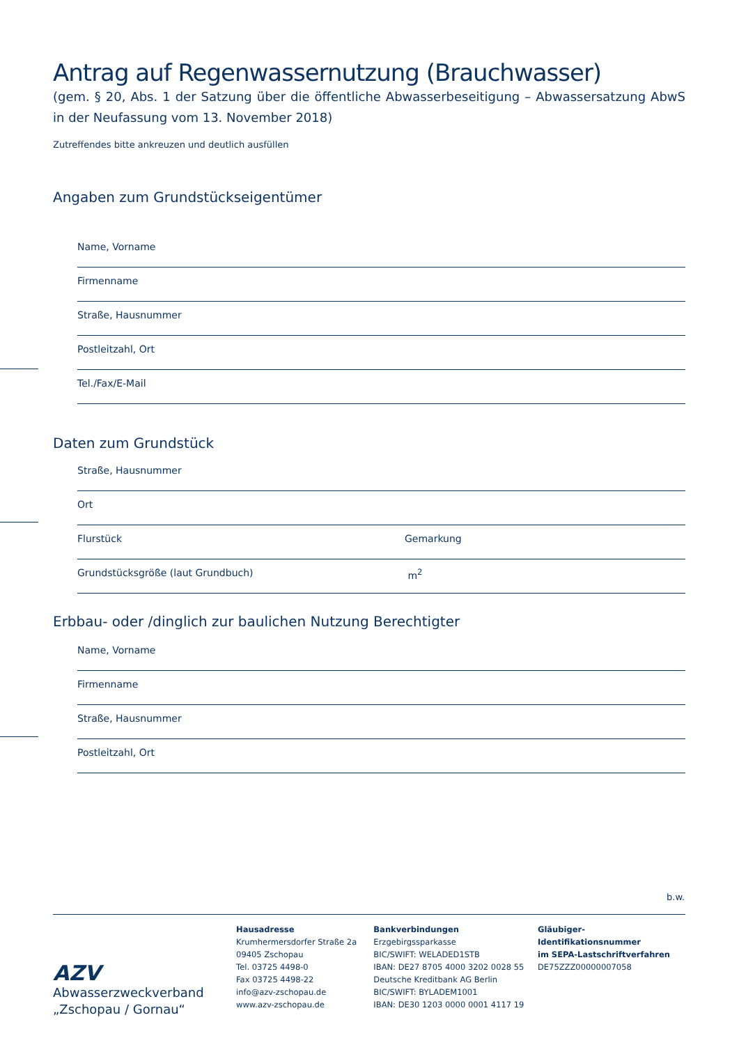Antrag auf Regenwassernutzung (Brauchwasser)
(gem. § 20, Abs. 1 der Satzung über die öffentliche Abwasserbeseitigung – Abwassersatzung AbwS in der Neufassung vom 13. November 2018)
Zutreffendes bitte ankreuzen und deutlich ausfüllen
Angaben zum Grundstückseigentümer
Name, Vorname
Firmenname
Straße, Hausnummer
Postleitzahl, Ort
Tel./Fax/E-Mail
Daten zum Grundstück
Straße, Hausnummer
Ort
Flurstück Gemarkung
Grundstücksgröße (laut Grundbuch) m<sup>2</sup>
Erbbau- oder /dinglich zur baulichen Nutzung Berechtigter
Name, Vorname
Firmenname
Straße, Hausnummer
Postleitzahl, Ort
b.w.
AZV
Abwasserzweckverband
„Zschopau / Gornau“
Hausadresse
Krumhermersdorfer Straße 2a
09405 Zschopau
Tel. 03725 4498-0
Fax 03725 4498-22
info@azv-zschopau.de
www.azv-zschopau.de
Bankverbindungen
Erzgebirgssparkasse
BIC/SWIFT: WELADED1STB
IBAN: DE27 8705 4000 3202 0028 55
Deutsche Kreditbank AG Berlin
BIC/SWIFT: BYLADEM1001
IBAN: DE30 1203 0000 0001 4117 19
Gläubiger-Identifikationsnummer
im SEPA-Lastschriftverfahren
DE75ZZZ00000007058